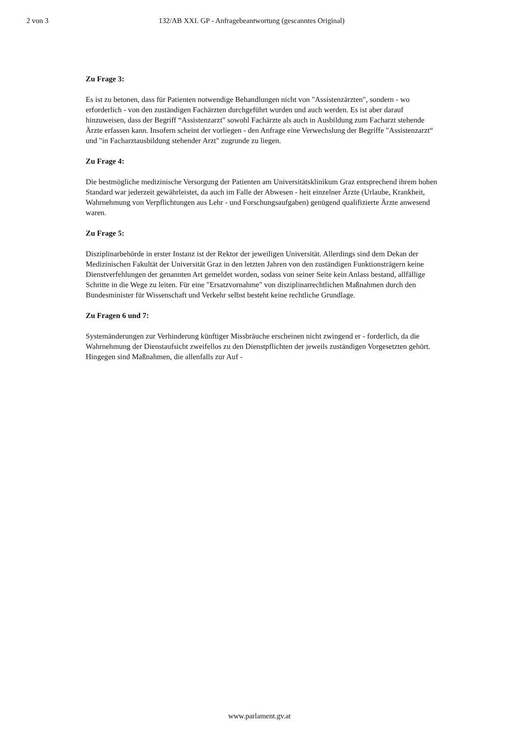2 von 3 132/AB XXI. GP - Anfragebeantwortung (gescanntes Original)
Zu Frage 3:
Es ist zu betonen, dass für Patienten notwendige Behandlungen nicht von "Assistenzärzten", sondern - wo erforderlich - von den zuständigen Fachärzten durchgeführt wurden und auch werden. Es ist aber darauf hinzuweisen, dass der Begriff “Assistenzarzt" sowohl Fachärzte als auch in Ausbildung zum Facharzt stehende Ärzte erfassen kann. Insofern scheint der vorliegen - den Anfrage eine Verwechslung der Begriffe "Assistenzarzt“ und "in Facharztausbildung stehender Arzt" zugrunde zu liegen.
Zu Frage 4:
Die bestmögliche medizinische Versorgung der Patienten am Universitätsklinikum Graz entsprechend ihrem hohen Standard war jederzeit gewährleistet, da auch im Falle der Abwesen - heit einzelner Ärzte (Urlaube, Krankheit, Wahrnehmung von Verpflichtungen aus Lehr - und Forschungsaufgaben) genügend qualifizierte Ärzte anwesend waren.
Zu Frage 5:
Disziplinarbehörde in erster Instanz ist der Rektor der jeweiligen Universität. Allerdings sind dem Dekan der Medizinischen Fakultät der Universität Graz in den letzten Jahren von den zuständigen Funktionsträgern keine Dienstverfehlungen der genannten Art gemeldet worden, sodass von seiner Seite kein Anlass bestand, allfällige Schritte in die Wege zu leiten. Für eine "Ersatzvornahme" von disziplinarrechtlichen Maßnahmen durch den Bundesminister für Wissenschaft und Verkehr selbst besteht keine rechtliche Grundlage.
Zu Fragen 6 und 7:
Systemänderungen zur Verhinderung künftiger Missbräuche erscheinen nicht zwingend er - forderlich, da die Wahrnehmung der Dienstaufsicht zweifellos zu den Dienstpflichten der jeweils zuständigen Vorgesetzten gehört. Hingegen sind Maßnahmen, die allenfalls zur Auf -
www.parlament.gv.at